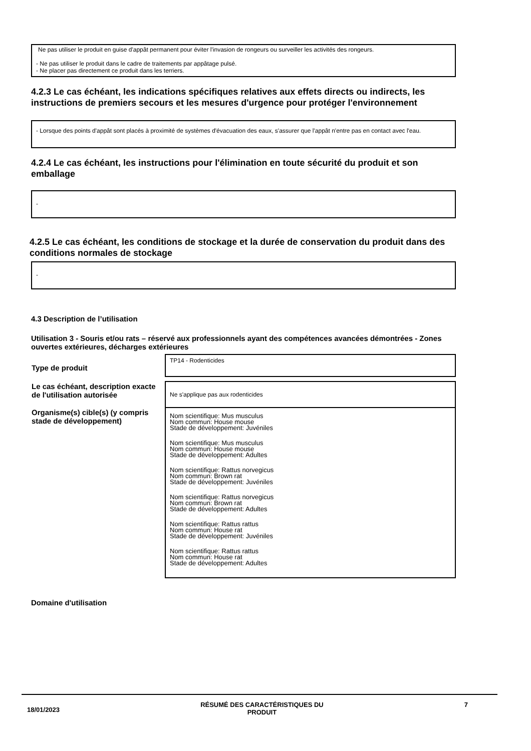Ne pas utiliser le produit en guise d'appât permanent pour éviter l'invasion de rongeurs ou surveiller les activités des rongeurs.
- Ne pas utiliser le produit dans le cadre de traitements par appâtage pulsé.
- Ne placer pas directement ce produit dans les terriers.
4.2.3 Le cas échéant, les indications spécifiques relatives aux effets directs ou indirects, les instructions de premiers secours et les mesures d'urgence pour protéger l'environnement
- Lorsque des points d'appât sont placés à proximité de systèmes d'évacuation des eaux, s'assurer que l'appât n'entre pas en contact avec l'eau.
4.2.4 Le cas échéant, les instructions pour l'élimination en toute sécurité du produit et son emballage
-
4.2.5 Le cas échéant, les conditions de stockage et la durée de conservation du produit dans des conditions normales de stockage
-
4.3 Description de l’utilisation
Utilisation 3 - Souris et/ou rats – réservé aux professionnels ayant des compétences avancées démontrées - Zones ouvertes extérieures, décharges extérieures
| Type de produit | TP14 - Rodenticides |
| Le cas échéant, description exacte de l'utilisation autorisée | Ne s'applique pas aux rodenticides |
| Organisme(s) cible(s) (y compris stade de développement) | Nom scientifique: Mus musculus Nom commun: House mouse Stade de développement: Juvéniles Nom scientifique: Mus musculus Nom commun: House mouse Stade de développement: Adultes Nom scientifique: Rattus norvegicus Nom commun: Brown rat Stade de développement: Juvéniles Nom scientifique: Rattus norvegicus Nom commun: Brown rat Stade de développement: Adultes Nom scientifique: Rattus rattus Nom commun: House rat Stade de développement: Juvéniles Nom scientifique: Rattus rattus Nom commun: House rat Stade de développement: Adultes |
Domaine d'utilisation
18/01/2023 RÉSUMÉ DES CARACTÉRISTIQUES DU
PRODUIT 7